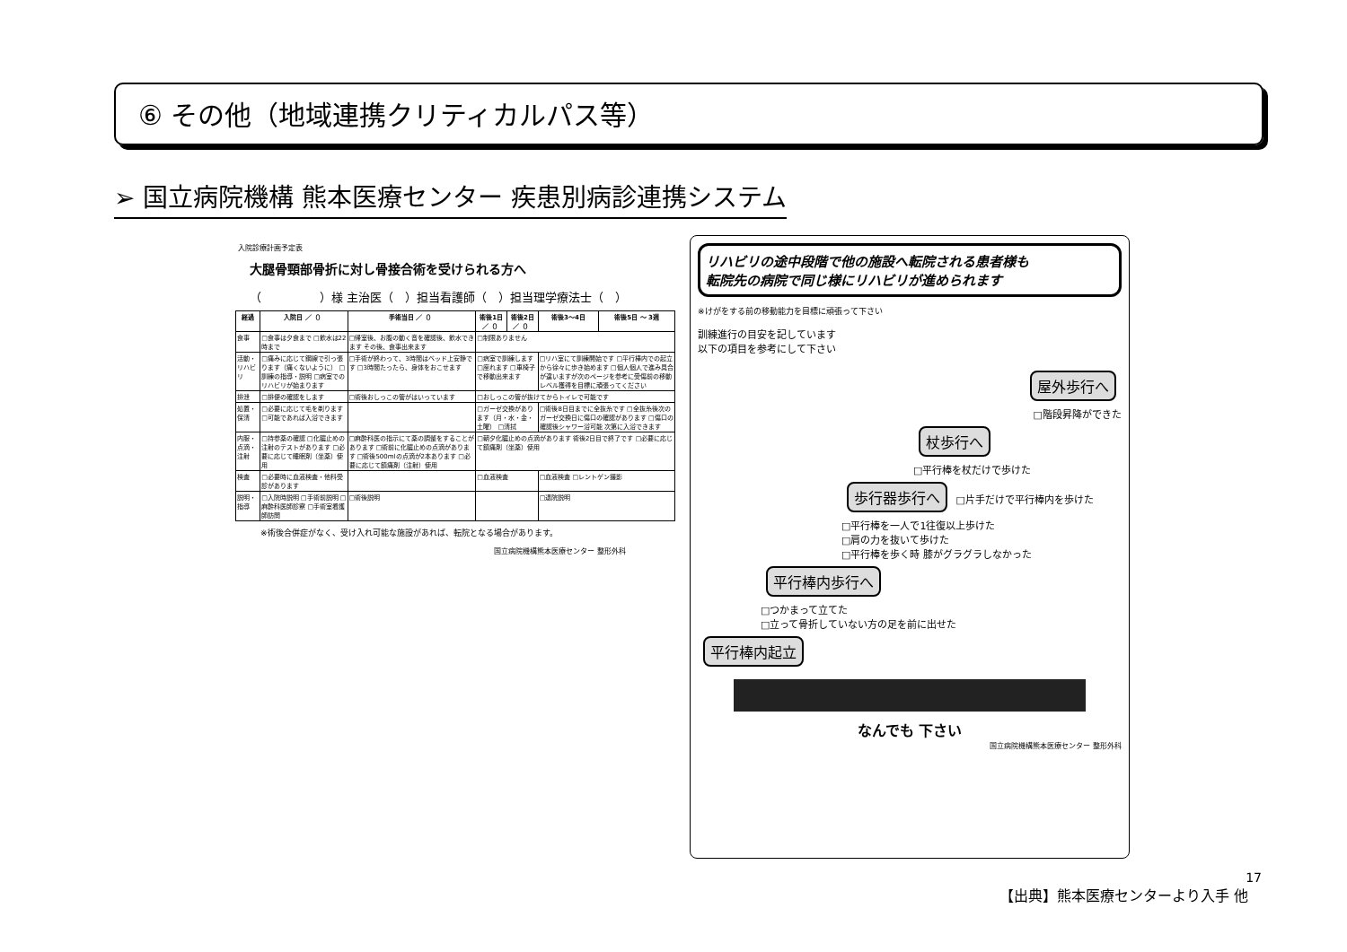⑥ その他（地域連携クリティカルパス等）
➢ 国立病院機構 熊本医療センター 疾患別病診連携システム
入院診療計画予定表
大腿骨頸部骨折に対し骨接合術を受けられる方へ
（　　　　　）様 主治医（　）担当看護師（　）担当理学療法士（　）
| 経過 | 入院日 ／（） | 手術当日 ／（） | 術後1日 ／（） | 術後2日 ／（） | 術後3～4日 | 術後5日 ～ 3週 |
| --- | --- | --- | --- | --- | --- | --- |
| 食事 | □食事は夕食まで □飲水は22時まで | □帰室後、お腹の動く音を確認後、飲水できます その後、食事出来ます | □制限ありません | | | |
| 活動・リハビリ | □痛みに応じて鋼線で引っ張ります（痛くないように） □訓練の指導・説明 □病室でのリハビリが始まります | □手術が終わって、3時間はベッド上安静です □3時間たったら、身体をおこせます | □病室で訓練します □座れます □車椅子で移動出来ます | | □リハ室にて訓練開始です □平行棒内での起立から徐々に歩き始めます □個人個人で進み具合が違いますが次のページを参考に受傷前の移動レベル獲得を目標に頑張ってください | |
| 排泄 | □排便の確認をします | □術後おしっこの管がはいっています | □おしっこの管が抜けてからトイレで可能です | | | |
| 処置・保清 | □必要に応じて毛を剃ります □可能であれば入浴できます | | □ガーゼ交換があります（月・水・金・土曜） □清拭 | | □術後8日目までに全抜糸です □全抜糸後次のガーゼ交換日に傷口の確認があります □傷口の確認後シャワー浴可能 次第に入浴できます | |
| 内服・点滴・注射 | □持参薬の確認 □化膿止めの注射のテストがあります □必要に応じて睡眠剤（坐薬）使用 | □麻酔科医の指示にて薬の調整をすることがあります □術前に化膿止めの点滴があります □術後500mlの点滴が2本あります □必要に応じて鎮痛剤（注射）使用 | □朝夕化膿止めの点滴があります 術後2日目で終了です □必要に応じて鎮痛剤（坐薬）使用 | | | |
| 検査 | □必要時に血液検査・他科受診があります | | □血液検査 | | □血液検査 □レントゲン撮影 | |
| 説明・指導 | □入院時説明 □手術前説明 □麻酔科医師診察 □手術室看護師訪問 | □術後説明 | | | □退院説明 | |
※術後合併症がなく、受け入れ可能な施設があれば、転院となる場合があります。
国立病院機構熊本医療センター 整形外科
リハビリの途中段階で他の施設へ転院される患者様も
転院先の病院で同じ様にリハビリが進められます
※けがをする前の移動能力を目標に頑張って下さい
訓練進行の目安を記しています
以下の項目を参考にして下さい
屋外歩行へ
□階段昇降ができた
杖歩行へ
□平行棒を杖だけで歩けた
歩行器歩行へ □片手だけで平行棒内を歩けた
□平行棒を一人で1往復以上歩けた
□肩の力を抜いて歩けた
□平行棒を歩く時 膝がグラグラしなかった
平行棒内歩行へ
□つかまって立てた
□立って骨折していない方の足を前に出せた
平行棒内起立
なんでも 下さい
国立病院機構熊本医療センター 整形外科
17
【出典】熊本医療センターより入手 他